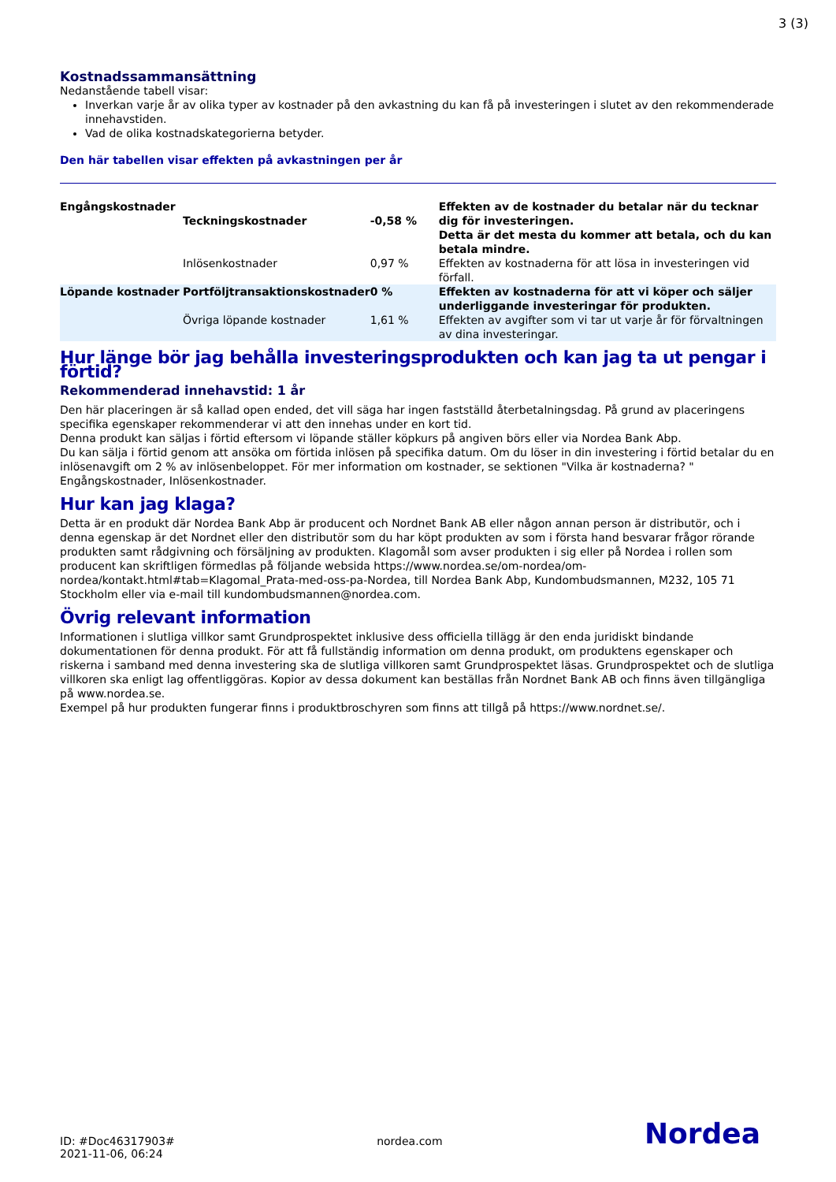3 (3)
Kostnadssammansättning
Nedanstående tabell visar:
Inverkan varje år av olika typer av kostnader på den avkastning du kan få på investeringen i slutet av den rekommenderade innehavstiden.
Vad de olika kostnadskategorierna betyder.
Den här tabellen visar effekten på avkastningen per år
| Engångskostnader | Teckningskostnader | -0,58 % | Effekten av de kostnader du betalar när du tecknar dig för investeringen. Detta är det mesta du kommer att betala, och du kan betala mindre. |
| | Inlösenkostnader | 0,97 % | Effekten av kostnaderna för att lösa in investeringen vid förfall. |
| Löpande kostnader | Portföljtransaktionskostnader | 0 % | Effekten av kostnaderna för att vi köper och säljer underliggande investeringar för produkten. |
| | Övriga löpande kostnader | 1,61 % | Effekten av avgifter som vi tar ut varje år för förvaltningen av dina investeringar. |
Hur länge bör jag behålla investeringsprodukten och kan jag ta ut pengar i förtid?
Rekommenderad innehavstid: 1 år
Den här placeringen är så kallad open ended, det vill säga har ingen fastställd återbetalningsdag. På grund av placeringens specifika egenskaper rekommenderar vi att den innehas under en kort tid.
Denna produkt kan säljas i förtid eftersom vi löpande ställer köpkurs på angiven börs eller via Nordea Bank Abp.
Du kan sälja i förtid genom att ansöka om förtida inlösen på specifika datum. Om du löser in din investering i förtid betalar du en inlösenavgift om 2 % av inlösenbeloppet. För mer information om kostnader, se sektionen "Vilka är kostnaderna? " Engångskostnader, Inlösenkostnader.
Hur kan jag klaga?
Detta är en produkt där Nordea Bank Abp är producent och Nordnet Bank AB eller någon annan person är distributör, och i denna egenskap är det Nordnet eller den distributör som du har köpt produkten av som i första hand besvarar frågor rörande produkten samt rådgivning och försäljning av produkten. Klagomål som avser produkten i sig eller på Nordea i rollen som producent kan skriftligen förmedlas på följande websida https://www.nordea.se/om-nordea/om-nordea/kontakt.html#tab=Klagomal_Prata-med-oss-pa-Nordea, till Nordea Bank Abp, Kundombudsmannen, M232, 105 71 Stockholm eller via e-mail till kundombudsmannen@nordea.com.
Övrig relevant information
Informationen i slutliga villkor samt Grundprospektet inklusive dess officiella tillägg är den enda juridiskt bindande dokumentationen för denna produkt. För att få fullständig information om denna produkt, om produktens egenskaper och riskerna i samband med denna investering ska de slutliga villkoren samt Grundprospektet läsas. Grundprospektet och de slutliga villkoren ska enligt lag offentliggöras. Kopior av dessa dokument kan beställas från Nordnet Bank AB och finns även tillgängliga på www.nordea.se.
Exempel på hur produkten fungerar finns i produktbroschyren som finns att tillgå på https://www.nordnet.se/.
ID: #Doc46317903#
2021-11-06, 06:24
nordea.com
Nordea